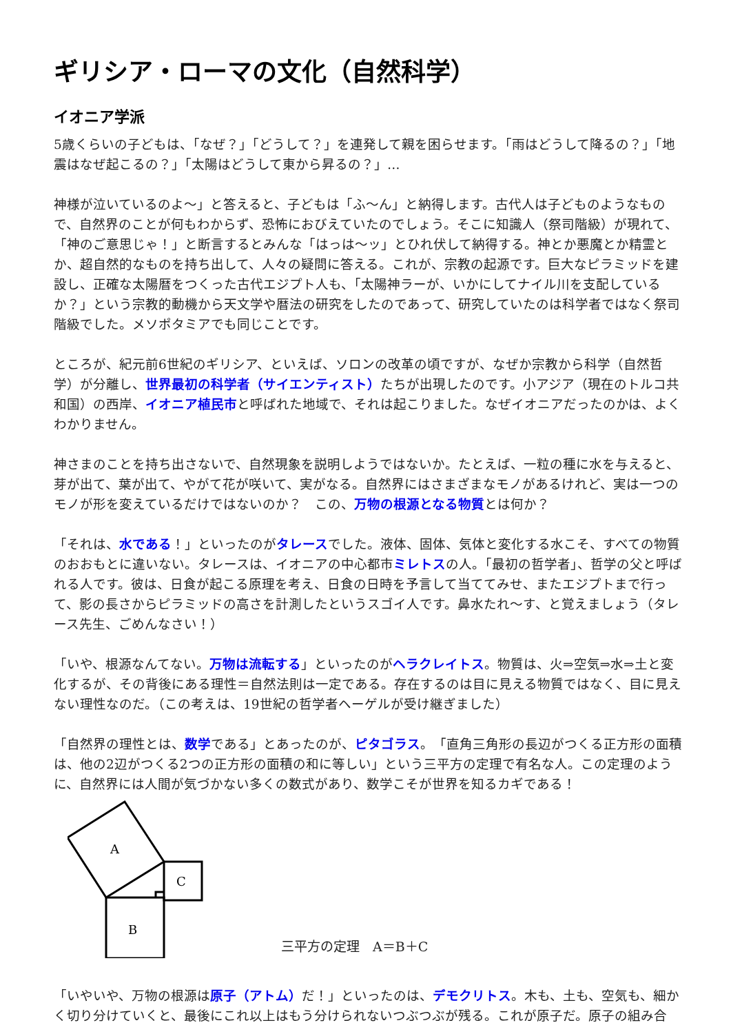ギリシア・ローマの文化（自然科学）
イオニア学派
5歳くらいの子どもは、「なぜ？」「どうして？」を連発して親を困らせます。「雨はどうして降るの？」「地震はなぜ起こるの？」「太陽はどうして東から昇るの？」…
神様が泣いているのよ～」と答えると、子どもは「ふ～ん」と納得します。古代人は子どものようなもので、自然界のことが何もわからず、恐怖におびえていたのでしょう。そこに知識人（祭司階級）が現れて、「神のご意思じゃ！」と断言するとみんな「はっは～ッ」とひれ伏して納得する。神とか悪魔とか精霊とか、超自然的なものを持ち出して、人々の疑問に答える。これが、宗教の起源です。巨大なピラミッドを建設し、正確な太陽暦をつくった古代エジプト人も、「太陽神ラーが、いかにしてナイル川を支配しているか？」という宗教的動機から天文学や暦法の研究をしたのであって、研究していたのは科学者ではなく祭司階級でした。メソポタミアでも同じことです。
ところが、紀元前6世紀のギリシア、といえば、ソロンの改革の頃ですが、なぜか宗教から科学（自然哲学）が分離し、世界最初の科学者（サイエンティスト）たちが出現したのです。小アジア（現在のトルコ共和国）の西岸、イオニア植民市と呼ばれた地域で、それは起こりました。なぜイオニアだったのかは、よくわかりません。
神さまのことを持ち出さないで、自然現象を説明しようではないか。たとえば、一粒の種に水を与えると、芽が出て、葉が出て、やがて花が咲いて、実がなる。自然界にはさまざまなモノがあるけれど、実は一つのモノが形を変えているだけではないのか？　この、万物の根源となる物質とは何か？
「それは、水である！」といったのがタレースでした。液体、固体、気体と変化する水こそ、すべての物質のおおもとに違いない。タレースは、イオニアの中心都市ミレトスの人。「最初の哲学者」、哲学の父と呼ばれる人です。彼は、日食が起こる原理を考え、日食の日時を予言して当ててみせ、またエジプトまで行って、影の長さからピラミッドの高さを計測したというスゴイ人です。鼻水たれ～す、と覚えましょう（タレース先生、ごめんなさい！）
「いや、根源なんてない。万物は流転する」といったのがヘラクレイトス。物質は、火⇒空気⇒水⇒土と変化するが、その背後にある理性＝自然法則は一定である。存在するのは目に見える物質ではなく、目に見えない理性なのだ。（この考えは、19世紀の哲学者ヘーゲルが受け継ぎました）
「自然界の理性とは、数学である」とあったのが、ピタゴラス。「直角三角形の長辺がつくる正方形の面積は、他の2辺がつくる2つの正方形の面積の和に等しい」という三平方の定理で有名な人。この定理のように、自然界には人間が気づかない多くの数式があり、数学こそが世界を知るカギである！
A
C
B
三平方の定理　A＝B＋C
「いやいや、万物の根源は原子（アトム）だ！」といったのは、デモクリトス。木も、土も、空気も、細かく切り分けていくと、最後にこれ以上はもう分けられないつぶつぶが残る。これが原子だ。原子の組み合